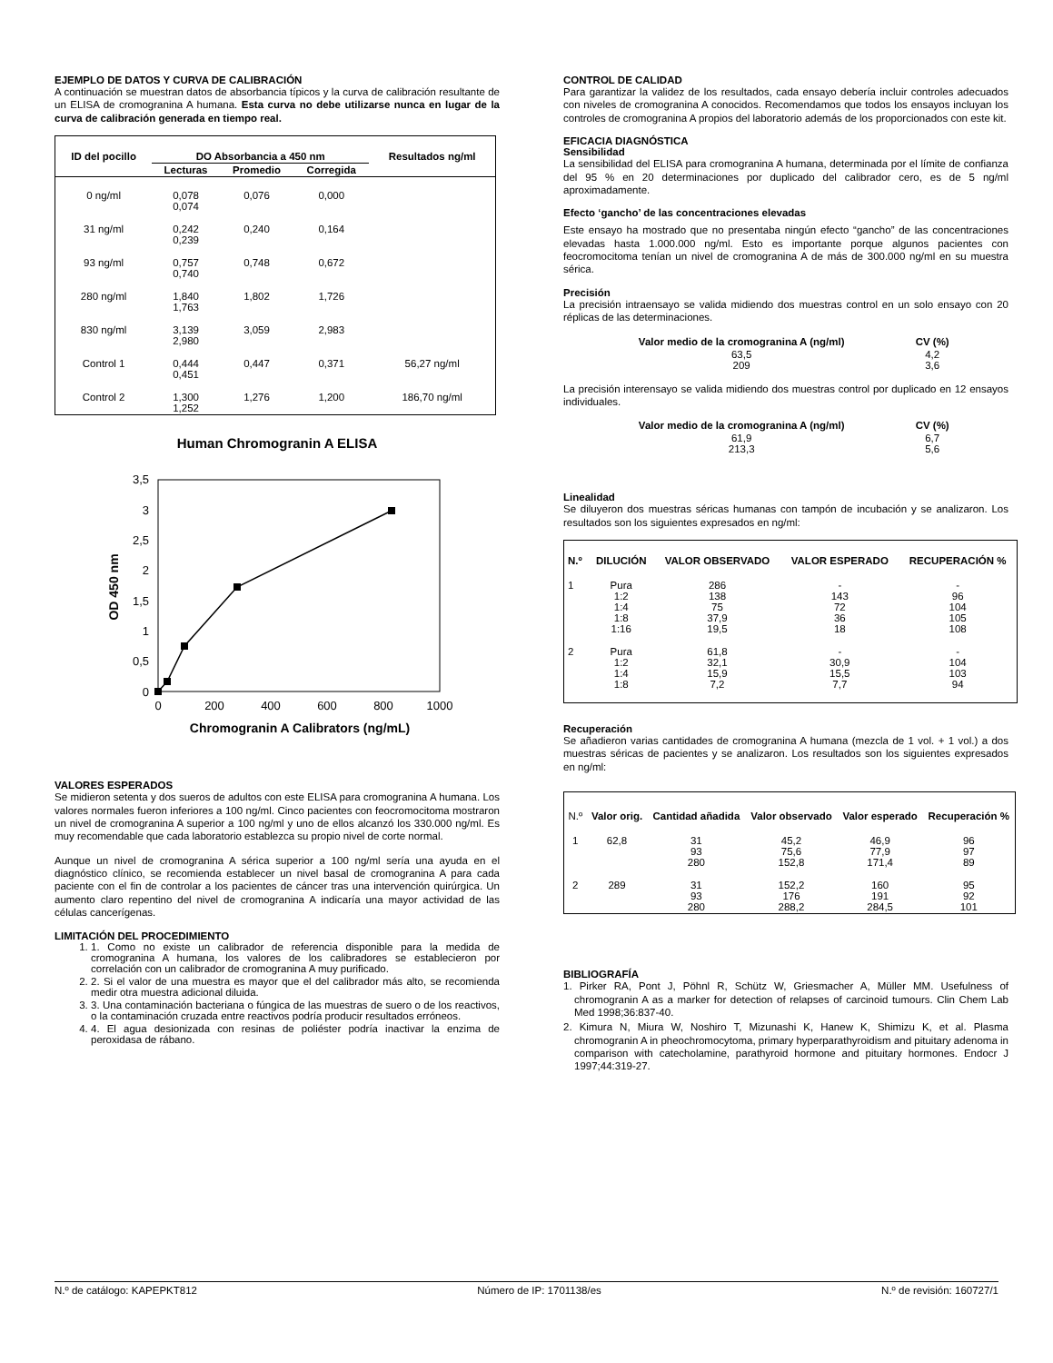EJEMPLO DE DATOS Y CURVA DE CALIBRACIÓN
A continuación se muestran datos de absorbancia típicos y la curva de calibración resultante de un ELISA de cromogranina A humana. Esta curva no debe utilizarse nunca en lugar de la curva de calibración generada en tiempo real.
| ID del pocillo | DO Absorbancia a 450 nm | | | Resultados ng/ml |
| --- | --- | --- | --- | --- |
| | Lecturas | Promedio | Corregida | |
| 0 ng/ml | 0,078 0,074 | 0,076 | 0,000 | |
| 31 ng/ml | 0,242 0,239 | 0,240 | 0,164 | |
| 93 ng/ml | 0,757 0,740 | 0,748 | 0,672 | |
| 280 ng/ml | 1,840 1,763 | 1,802 | 1,726 | |
| 830 ng/ml | 3,139 2,980 | 3,059 | 2,983 | |
| Control 1 | 0,444 0,451 | 0,447 | 0,371 | 56,27 ng/ml |
| Control 2 | 1,300 1,252 | 1,276 | 1,200 | 186,70 ng/ml |
Human Chromogranin A ELISA
3,5
3
2,5
2
1,5
1
0,5
0
0
200
400
600
800
1000
Chromogranin A Calibrators (ng/mL)
OD 450 nm
VALORES ESPERADOS
Se midieron setenta y dos sueros de adultos con este ELISA para cromogranina A humana. Los valores normales fueron inferiores a 100 ng/ml. Cinco pacientes con feocromocitoma mostraron un nivel de cromogranina A superior a 100 ng/ml y uno de ellos alcanzó los 330.000 ng/ml. Es muy recomendable que cada laboratorio establezca su propio nivel de corte normal.
Aunque un nivel de cromogranina A sérica superior a 100 ng/ml sería una ayuda en el diagnóstico clínico, se recomienda establecer un nivel basal de cromogranina A para cada paciente con el fin de controlar a los pacientes de cáncer tras una intervención quirúrgica. Un aumento claro repentino del nivel de cromogranina A indicaría una mayor actividad de las células cancerígenas.
LIMITACIÓN DEL PROCEDIMIENTO
1. 1. Como no existe un calibrador de referencia disponible para la medida de cromogranina A humana, los valores de los calibradores se establecieron por correlación con un calibrador de cromogranina A muy purificado.
2. 2. Si el valor de una muestra es mayor que el del calibrador más alto, se recomienda medir otra muestra adicional diluida.
3. 3. Una contaminación bacteriana o fúngica de las muestras de suero o de los reactivos, o la contaminación cruzada entre reactivos podría producir resultados erróneos.
4. 4. El agua desionizada con resinas de poliéster podría inactivar la enzima de peroxidasa de rábano.
CONTROL DE CALIDAD
Para garantizar la validez de los resultados, cada ensayo debería incluir controles adecuados con niveles de cromogranina A conocidos. Recomendamos que todos los ensayos incluyan los controles de cromogranina A propios del laboratorio además de los proporcionados con este kit.
EFICACIA DIAGNÓSTICA
Sensibilidad
La sensibilidad del ELISA para cromogranina A humana, determinada por el límite de confianza del 95 % en 20 determinaciones por duplicado del calibrador cero, es de 5 ng/ml aproximadamente.
Efecto ‘gancho’ de las concentraciones elevadas
Este ensayo ha mostrado que no presentaba ningún efecto “gancho” de las concentraciones elevadas hasta 1.000.000 ng/ml. Esto es importante porque algunos pacientes con feocromocitoma tenían un nivel de cromogranina A de más de 300.000 ng/ml en su muestra sérica.
Precisión
La precisión intraensayo se valida midiendo dos muestras control en un solo ensayo con 20 réplicas de las determinaciones.
| Valor medio de la cromogranina A (ng/ml) | CV (%) |
| --- | --- |
| 63,5 209 | 4,2 3,6 |
La precisión interensayo se valida midiendo dos muestras control por duplicado en 12 ensayos individuales.
| Valor medio de la cromogranina A (ng/ml) | CV (%) |
| --- | --- |
| 61,9 213,3 | 6,7 5,6 |
Linealidad
Se diluyeron dos muestras séricas humanas con tampón de incubación y se analizaron. Los resultados son los siguientes expresados en ng/ml:
| N.º | DILUCIÓN | VALOR OBSERVADO | VALOR ESPERADO | RECUPERACIÓN % |
| --- | --- | --- | --- | --- |
| 1 | Pura 1:2 1:4 1:8 1:16 | 286 138 75 37,9 19,5 | - 143 72 36 18 | - 96 104 105 108 |
| 2 | Pura 1:2 1:4 1:8 | 61,8 32,1 15,9 7,2 | - 30,9 15,5 7,7 | - 104 103 94 |
Recuperación
Se añadieron varias cantidades de cromogranina A humana (mezcla de 1 vol. + 1 vol.) a dos muestras séricas de pacientes y se analizaron. Los resultados son los siguientes expresados en ng/ml:
| N.º | Valor orig. | Cantidad añadida | Valor observado | Valor esperado | Recuperación % |
| 1 | 62,8 | 31 93 280 | 45,2 75,6 152,8 | 46,9 77,9 171,4 | 96 97 89 |
| 2 | 289 | 31 93 280 | 152,2 176 288,2 | 160 191 284,5 | 95 92 101 |
BIBLIOGRAFÍA
1. Pirker RA, Pont J, Pöhnl R, Schütz W, Griesmacher A, Müller MM. Usefulness of chromogranin A as a marker for detection of relapses of carcinoid tumours. Clin Chem Lab Med 1998;36:837-40.
2. Kimura N, Miura W, Noshiro T, Mizunashi K, Hanew K, Shimizu K, et al. Plasma chromogranin A in pheochromocytoma, primary hyperparathyroidism and pituitary adenoma in comparison with catecholamine, parathyroid hormone and pituitary hormones. Endocr J 1997;44:319-27.
N.º de catálogo: KAPEPKT812 Número de IP: 1701138/es N.º de revisión: 160727/1